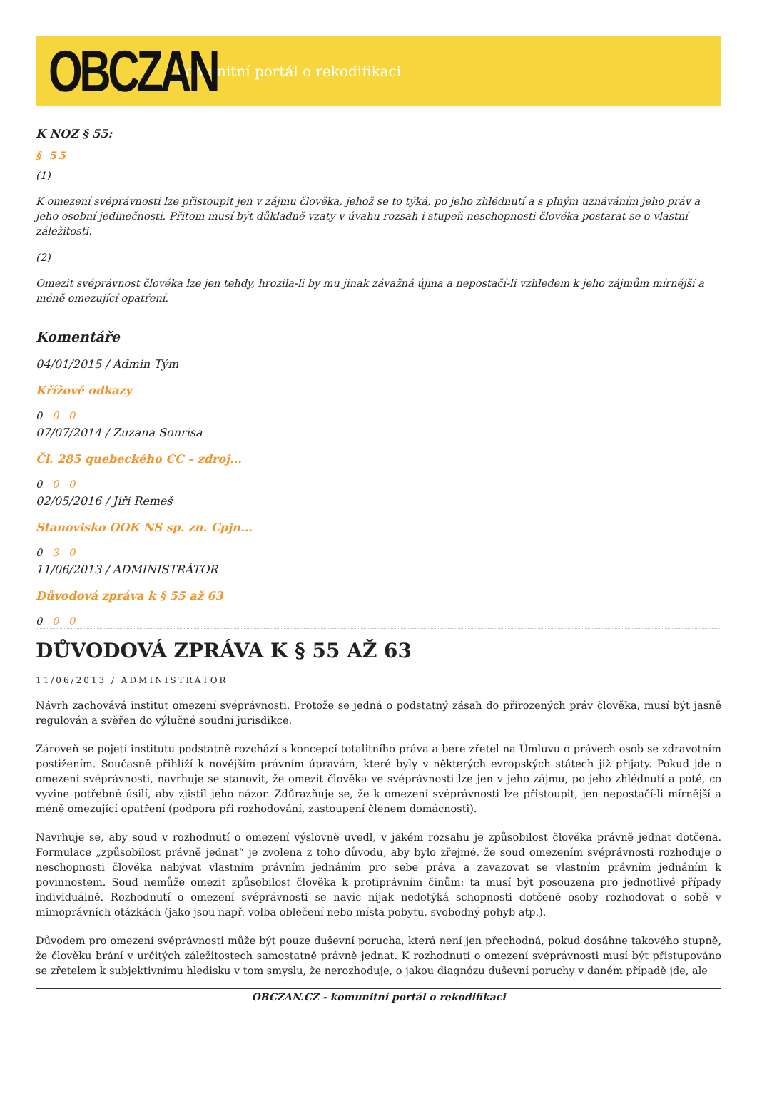OBCZAN
komunitní portál o rekodifikaci
K NOZ § 55:
§ 55
(1)
K omezení svéprávnosti lze přistoupit jen v zájmu člověka, jehož se to týká, po jeho zhlédnutí a s plným uznáváním jeho práv a jeho osobní jedinečnosti. Přitom musí být důkladně vzaty v úvahu rozsah i stupeň neschopnosti člověka postarat se o vlastní záležitosti.
(2)
Omezit svéprávnost člověka lze jen tehdy, hrozila-li by mu jinak závažná újma a nepostačí-li vzhledem k jeho zájmům mírnější a méně omezující opatření.
Komentáře
04/01/2015 / Admin Tým
Křížové odkazy
0 0 0
07/07/2014 / Zuzana Sonrisa
Čl. 285 quebeckého CC – zdroj...
0 0 0
02/05/2016 / Jiří Remeš
Stanovisko OOK NS sp. zn. Cpjn...
0 3 0
11/06/2013 / ADMINISTRÁTOR
Důvodová zpráva k § 55 až 63
0 0 0
DŮVODOVÁ ZPRÁVA K § 55 AŽ 63
11/06/2013 / ADMINISTRÁTOR
Návrh zachovává institut omezení svéprávnosti. Protože se jedná o podstatný zásah do přirozených práv člověka, musí být jasně regulován a svěřen do výlučné soudní jurisdikce.
Zároveň se pojetí institutu podstatně rozchází s koncepcí totalitního práva a bere zřetel na Úmluvu o právech osob se zdravotním postižením. Současně přihlíží k novějším právním úpravám, které byly v některých evropských státech již přijaty. Pokud jde o omezení svéprávnosti, navrhuje se stanovit, že omezit člověka ve svéprávnosti lze jen v jeho zájmu, po jeho zhlédnutí a poté, co vyvine potřebné úsilí, aby zjistil jeho názor. Zdůrazňuje se, že k omezení svéprávnosti lze přistoupit, jen nepostačí-li mírnější a méně omezující opatření (podpora při rozhodování, zastoupení členem domácnosti).
Navrhuje se, aby soud v rozhodnutí o omezení výslovně uvedl, v jakém rozsahu je způsobilost člověka právně jednat dotčena. Formulace „způsobilost právně jednat“ je zvolena z toho důvodu, aby bylo zřejmé, že soud omezením svéprávnosti rozhoduje o neschopnosti člověka nabývat vlastním právním jednáním pro sebe práva a zavazovat se vlastním právním jednáním k povinnostem. Soud nemůže omezit způsobilost člověka k protiprávním činům: ta musí být posouzena pro jednotlivé případy individuálně. Rozhodnutí o omezení svéprávnosti se navíc nijak nedotýká schopnosti dotčené osoby rozhodovat o sobě v mimoprávních otázkách (jako jsou např. volba oblečení nebo místa pobytu, svobodný pohyb atp.).
Důvodem pro omezení svéprávnosti může být pouze duševní porucha, která není jen přechodná, pokud dosáhne takového stupně, že člověku brání v určitých záležitostech samostatně právně jednat. K rozhodnutí o omezení svéprávnosti musí být přistupováno se zřetelem k subjektivnímu hledisku v tom smyslu, že nerozhoduje, o jakou diagnózu duševní poruchy v daném případě jde, ale
OBCZAN.CZ - komunitní portál o rekodifikaci